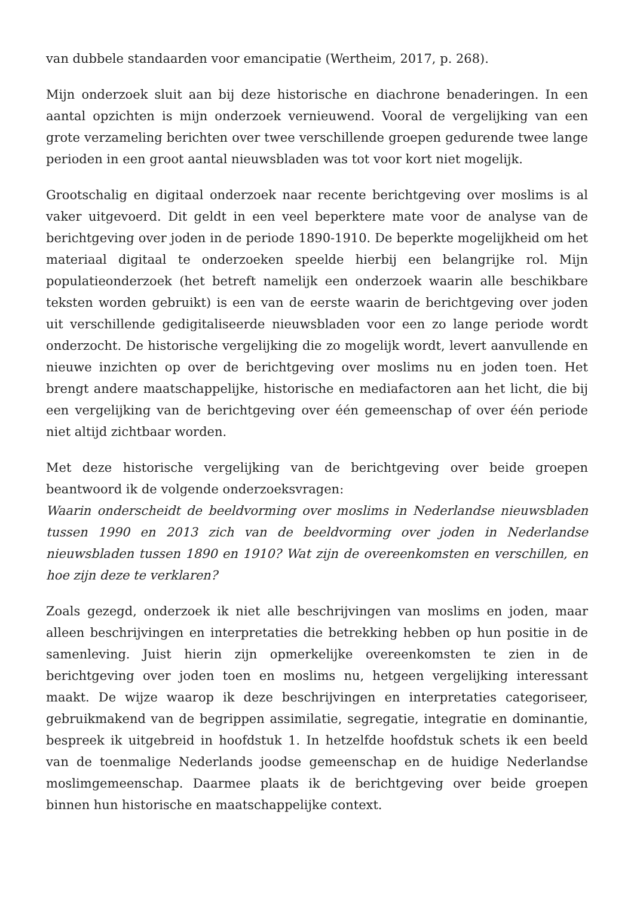van dubbele standaarden voor emancipatie (Wertheim, 2017, p. 268).
Mijn onderzoek sluit aan bij deze historische en diachrone benaderingen. In een aantal opzichten is mijn onderzoek vernieuwend. Vooral de vergelijking van een grote verzameling berichten over twee verschillende groepen gedurende twee lange perioden in een groot aantal nieuwsbladen was tot voor kort niet mogelijk.
Grootschalig en digitaal onderzoek naar recente berichtgeving over moslims is al vaker uitgevoerd. Dit geldt in een veel beperktere mate voor de analyse van de berichtgeving over joden in de periode 1890-1910. De beperkte mogelijkheid om het materiaal digitaal te onderzoeken speelde hierbij een belangrijke rol. Mijn populatieonderzoek (het betreft namelijk een onderzoek waarin alle beschikbare teksten worden gebruikt) is een van de eerste waarin de berichtgeving over joden uit verschillende gedigitaliseerde nieuwsbladen voor een zo lange periode wordt onderzocht. De historische vergelijking die zo mogelijk wordt, levert aanvullende en nieuwe inzichten op over de berichtgeving over moslims nu en joden toen. Het brengt andere maatschappelijke, historische en mediafactoren aan het licht, die bij een vergelijking van de berichtgeving over één gemeenschap of over één periode niet altijd zichtbaar worden.
Met deze historische vergelijking van de berichtgeving over beide groepen beantwoord ik de volgende onderzoeksvragen:
Waarin onderscheidt de beeldvorming over moslims in Nederlandse nieuwsbladen tussen 1990 en 2013 zich van de beeldvorming over joden in Nederlandse nieuwsbladen tussen 1890 en 1910? Wat zijn de overeenkomsten en verschillen, en hoe zijn deze te verklaren?
Zoals gezegd, onderzoek ik niet alle beschrijvingen van moslims en joden, maar alleen beschrijvingen en interpretaties die betrekking hebben op hun positie in de samenleving. Juist hierin zijn opmerkelijke overeenkomsten te zien in de berichtgeving over joden toen en moslims nu, hetgeen vergelijking interessant maakt. De wijze waarop ik deze beschrijvingen en interpretaties categoriseer, gebruikmakend van de begrippen assimilatie, segregatie, integratie en dominantie, bespreek ik uitgebreid in hoofdstuk 1. In hetzelfde hoofdstuk schets ik een beeld van de toenmalige Nederlands joodse gemeenschap en de huidige Nederlandse moslimgemeenschap. Daarmee plaats ik de berichtgeving over beide groepen binnen hun historische en maatschappelijke context.